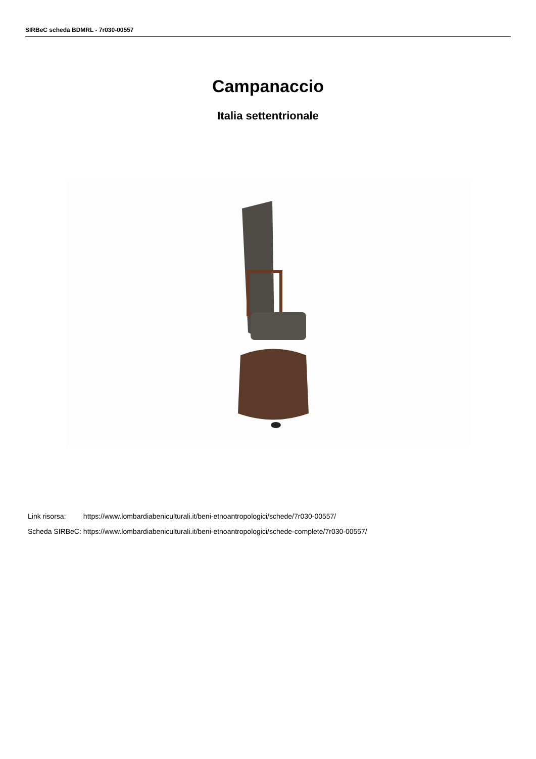SIRBeC scheda BDMRL - 7r030-00557
Campanaccio
Italia settentrionale
| Link risorsa: | https://www.lombardiabeniculturali.it/beni-etnoantropologici/schede/7r030-00557/ |
| Scheda SIRBeC: | https://www.lombardiabeniculturali.it/beni-etnoantropologici/schede-complete/7r030-00557/ |